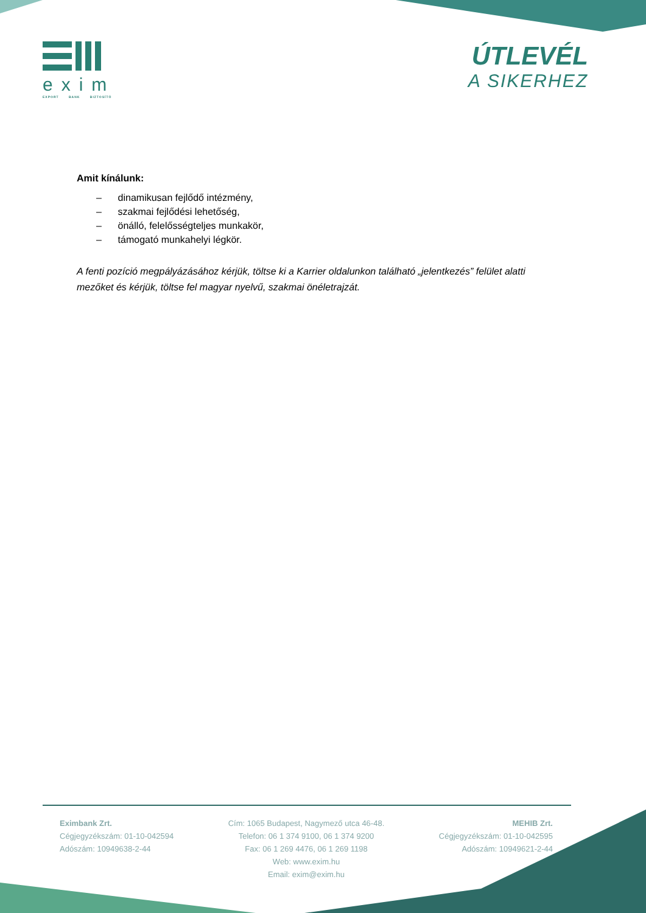exim
EXPORT BANK BIZTOSÍTÓ
ÚTLEVÉL
A SIKERHEZ
Amit kínálunk:
– dinamikusan fejlődő intézmény,
– szakmai fejlődési lehetőség,
– önálló, felelősségteljes munkakör,
– támogató munkahelyi légkör.
A fenti pozíció megpályázásához kérjük, töltse ki a Karrier oldalunkon található „jelentkezés” felület alatti mezőket és kérjük, töltse fel magyar nyelvű, szakmai önéletrajzát.
Eximbank Zrt.
Cégjegyzékszám: 01-10-042594
Adószám: 10949638-2-44
Cím: 1065 Budapest, Nagymező utca 46-48.
Telefon: 06 1 374 9100, 06 1 374 9200
Fax: 06 1 269 4476, 06 1 269 1198
Web: www.exim.hu
Email: exim@exim.hu
MEHIB Zrt.
Cégjegyzékszám: 01-10-042595
Adószám: 10949621-2-44